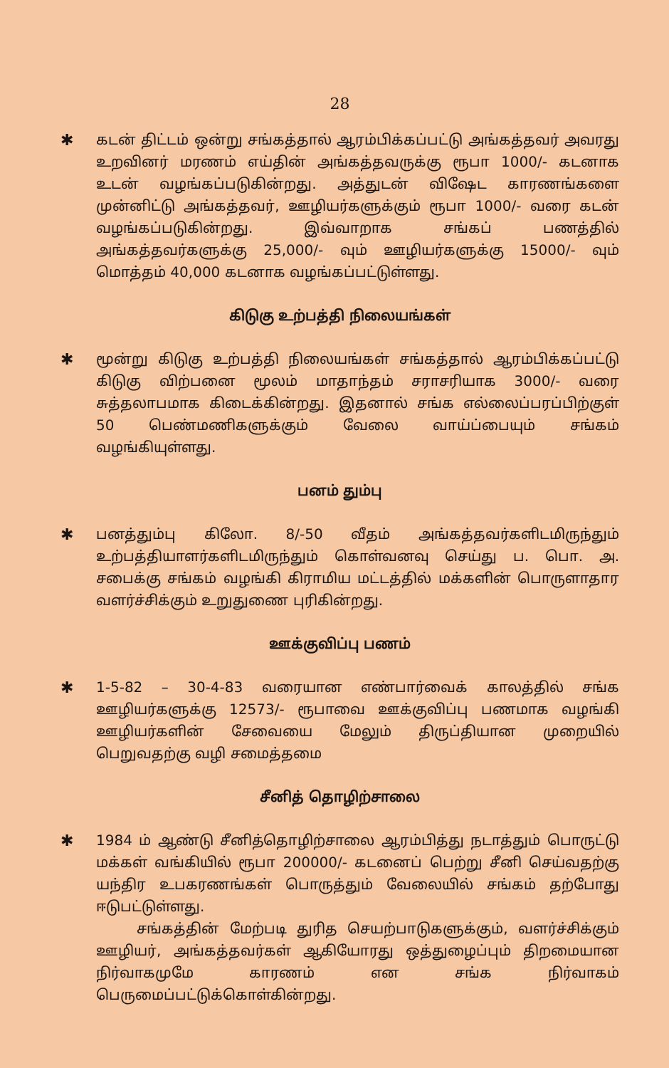28
✱ கடன் திட்டம் ஒன்று சங்கத்தால் ஆரம்பிக்கப்பட்டு அங்கத்தவர் அவரது உறவினர் மரணம் எய்தின் அங்கத்தவருக்கு ரூபா 1000/- கடனாக உடன் வழங்கப்படுகின்றது. அத்துடன் விஷேட காரணங்களை முன்னிட்டு அங்கத்தவர், ஊழியர்களுக்கும் ரூபா 1000/- வரை கடன் வழங்கப்படுகின்றது. இவ்வாறாக சங்கப் பணத்தில் அங்கத்தவர்களுக்கு 25,000/- வும் ஊழியர்களுக்கு 15000/- வும் மொத்தம் 40,000 கடனாக வழங்கப்பட்டுள்ளது.
கிடுகு உற்பத்தி நிலையங்கள்
✱ மூன்று கிடுகு உற்பத்தி நிலையங்கள் சங்கத்தால் ஆரம்பிக்கப்பட்டு கிடுகு விற்பனை மூலம் மாதாந்தம் சராசரியாக 3000/- வரை சுத்தலாபமாக கிடைக்கின்றது. இதனால் சங்க எல்லைப்பரப்பிற்குள் 50 பெண்மணிகளுக்கும் வேலை வாய்ப்பையும் சங்கம் வழங்கியுள்ளது.
பனம் தும்பு
✱ பனத்தும்பு கிலோ. 8/-50 வீதம் அங்கத்தவர்களிடமிருந்தும் உற்பத்தியாளர்களிடமிருந்தும் கொள்வனவு செய்து ப. பொ. அ. சபைக்கு சங்கம் வழங்கி கிராமிய மட்டத்தில் மக்களின் பொருளாதார வளர்ச்சிக்கும் உறுதுணை புரிகின்றது.
ஊக்குவிப்பு பணம்
✱ 1-5-82 – 30-4-83 வரையான எண்பார்வைக் காலத்தில் சங்க ஊழியர்களுக்கு 12573/- ரூபாவை ஊக்குவிப்பு பணமாக வழங்கி ஊழியர்களின் சேவையை மேலும் திருப்தியான முறையில் பெறுவதற்கு வழி சமைத்தமை
சீனித் தொழிற்சாலை
✱ 1984 ம் ஆண்டு சீனித்தொழிற்சாலை ஆரம்பித்து நடாத்தும் பொருட்டு மக்கள் வங்கியில் ரூபா 200000/- கடனைப் பெற்று சீனி செய்வதற்கு யந்திர உபகரணங்கள் பொருத்தும் வேலையில் சங்கம் தற்போது ஈடுபட்டுள்ளது.
சங்கத்தின் மேற்படி துரித செயற்பாடுகளுக்கும், வளர்ச்சிக்கும் ஊழியர், அங்கத்தவர்கள் ஆகியோரது ஒத்துழைப்பும் திறமையான நிர்வாகமுமே காரணம் என சங்க நிர்வாகம் பெருமைப்பட்டுக்கொள்கின்றது.